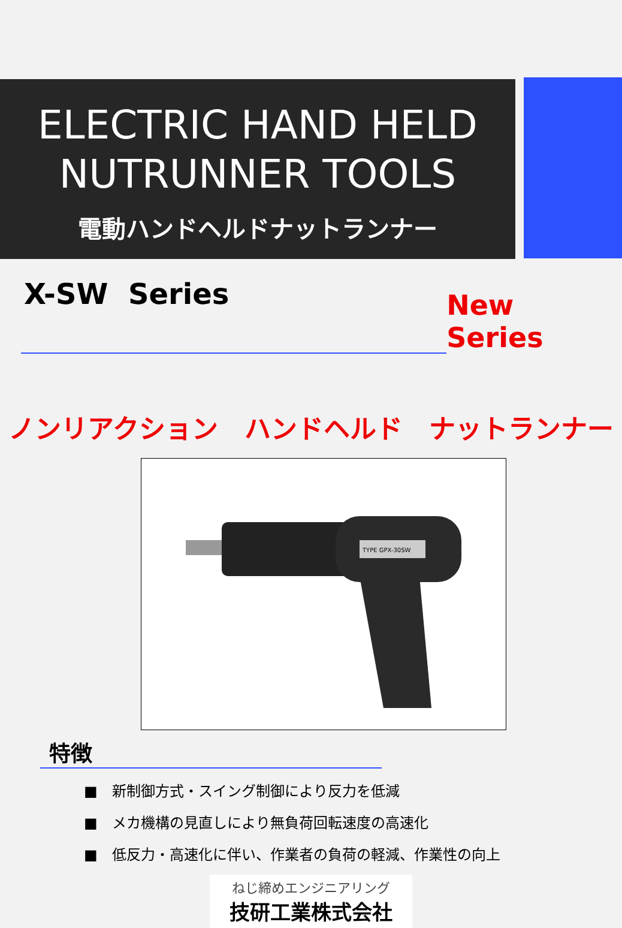ELECTRIC HAND HELD
NUTRUNNER TOOLS
電動ハンドヘルドナットランナー
X-SW Series
New Series
ノンリアクション　ハンドヘルド　ナットランナー
TYPE GPX-30SW
特徴
■　新制御方式・スイング制御により反力を低減
■　メカ機構の見直しにより無負荷回転速度の高速化
■　低反力・高速化に伴い、作業者の負荷の軽減、作業性の向上
ねじ締めエンジニアリング
技研工業株式会社